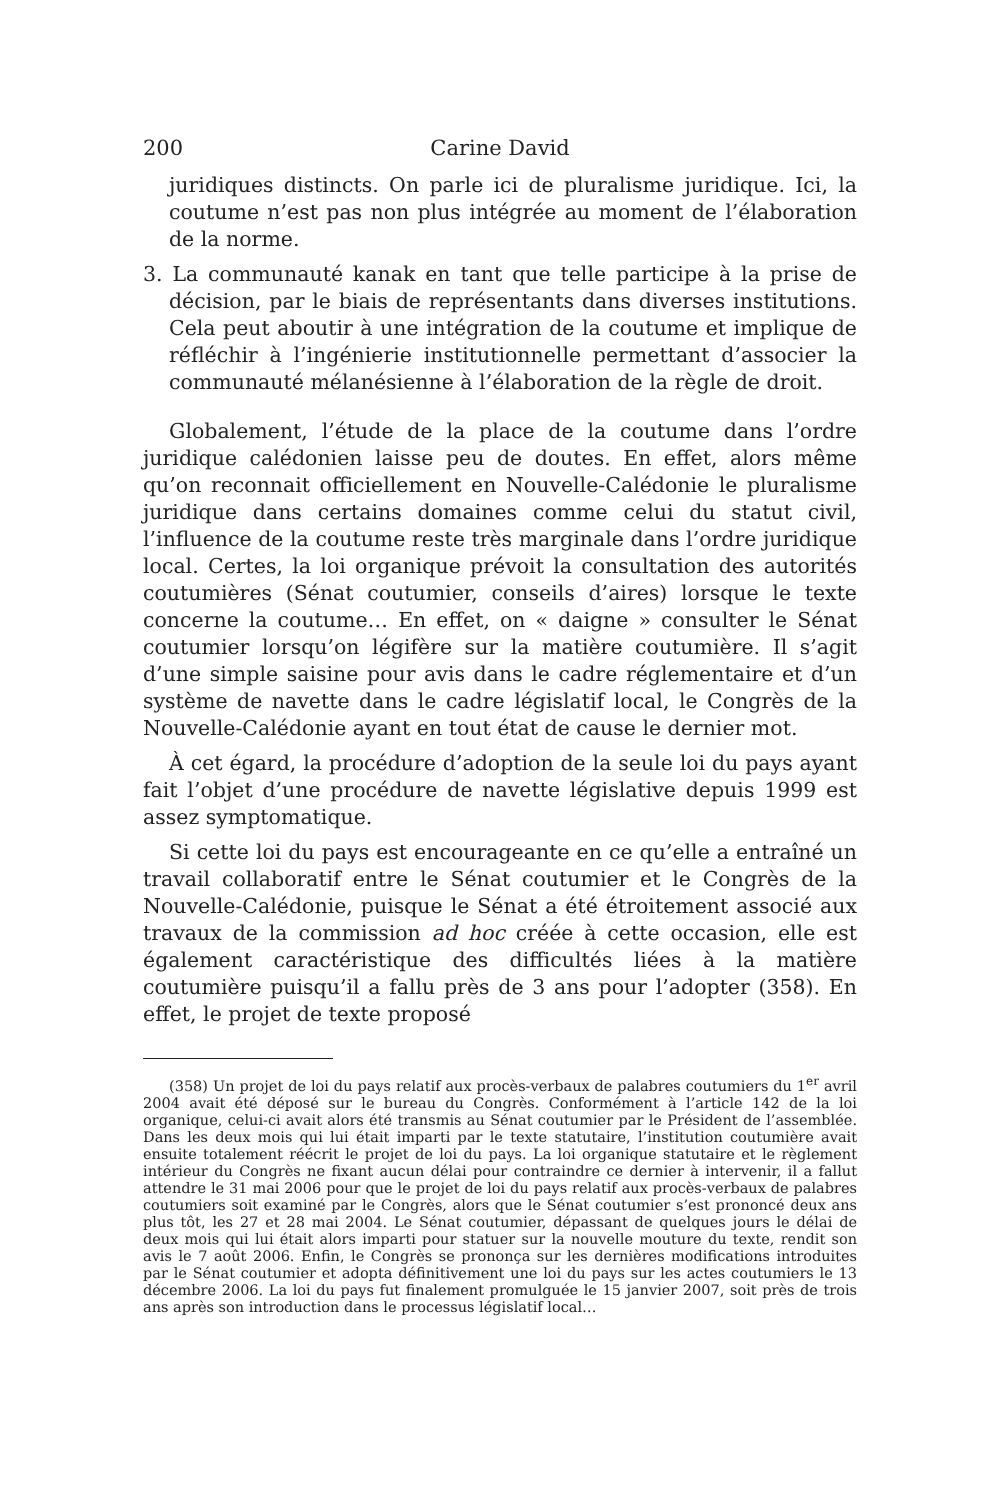200 Carine David
juridiques distincts. On parle ici de pluralisme juridique. Ici, la coutume n’est pas non plus intégrée au moment de l’élaboration de la norme.
3. La communauté kanak en tant que telle participe à la prise de décision, par le biais de représentants dans diverses institutions. Cela peut aboutir à une intégration de la coutume et implique de réfléchir à l’ingénierie institutionnelle permettant d’associer la communauté mélanésienne à l’élaboration de la règle de droit.
Globalement, l’étude de la place de la coutume dans l’ordre juridique calédonien laisse peu de doutes. En effet, alors même qu’on reconnait officiellement en Nouvelle-Calédonie le pluralisme juridique dans certains domaines comme celui du statut civil, l’influence de la coutume reste très marginale dans l’ordre juridique local. Certes, la loi organique prévoit la consultation des autorités coutumières (Sénat coutumier, conseils d’aires) lorsque le texte concerne la coutume… En effet, on « daigne » consulter le Sénat coutumier lorsqu’on légifère sur la matière coutumière. Il s’agit d’une simple saisine pour avis dans le cadre réglementaire et d’un système de navette dans le cadre législatif local, le Congrès de la Nouvelle-Calédonie ayant en tout état de cause le dernier mot.
À cet égard, la procédure d’adoption de la seule loi du pays ayant fait l’objet d’une procédure de navette législative depuis 1999 est assez symptomatique.
Si cette loi du pays est encourageante en ce qu’elle a entraîné un travail collaboratif entre le Sénat coutumier et le Congrès de la Nouvelle-Calédonie, puisque le Sénat a été étroitement associé aux travaux de la commission ad hoc créée à cette occasion, elle est également caractéristique des difficultés liées à la matière coutumière puisqu’il a fallu près de 3 ans pour l’adopter (358). En effet, le projet de texte proposé
(358) Un projet de loi du pays relatif aux procès-verbaux de palabres coutumiers du 1<sup>er</sup> avril 2004 avait été déposé sur le bureau du Congrès. Conformément à l’article 142 de la loi organique, celui-ci avait alors été transmis au Sénat coutumier par le Président de l’assemblée. Dans les deux mois qui lui était imparti par le texte statutaire, l’institution coutumière avait ensuite totalement réécrit le projet de loi du pays. La loi organique statutaire et le règlement intérieur du Congrès ne fixant aucun délai pour contraindre ce dernier à intervenir, il a fallut attendre le 31 mai 2006 pour que le projet de loi du pays relatif aux procès-verbaux de palabres coutumiers soit examiné par le Congrès, alors que le Sénat coutumier s’est prononcé deux ans plus tôt, les 27 et 28 mai 2004. Le Sénat coutumier, dépassant de quelques jours le délai de deux mois qui lui était alors imparti pour statuer sur la nouvelle mouture du texte, rendit son avis le 7 août 2006. Enfin, le Congrès se prononça sur les dernières modifications introduites par le Sénat coutumier et adopta définitivement une loi du pays sur les actes coutumiers le 13 décembre 2006. La loi du pays fut finalement promulguée le 15 janvier 2007, soit près de trois ans après son introduction dans le processus législatif local…